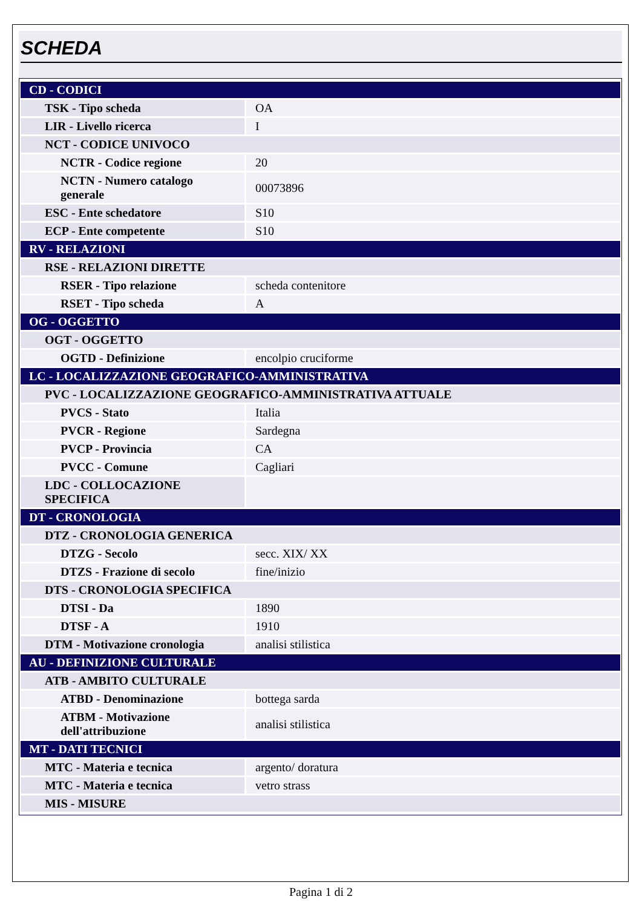SCHEDA
| CD - CODICI | |
| TSK - Tipo scheda | OA |
| LIR - Livello ricerca | I |
| NCT - CODICE UNIVOCO | |
| NCTR - Codice regione | 20 |
| NCTN - Numero catalogo generale | 00073896 |
| ESC - Ente schedatore | S10 |
| ECP - Ente competente | S10 |
| RV - RELAZIONI | |
| RSE - RELAZIONI DIRETTE | |
| RSER - Tipo relazione | scheda contenitore |
| RSET - Tipo scheda | A |
| OG - OGGETTO | |
| OGT - OGGETTO | |
| OGTD - Definizione | encolpio cruciforme |
| LC - LOCALIZZAZIONE GEOGRAFICO-AMMINISTRATIVA | |
| PVC - LOCALIZZAZIONE GEOGRAFICO-AMMINISTRATIVA ATTUALE | |
| PVCS - Stato | Italia |
| PVCR - Regione | Sardegna |
| PVCP - Provincia | CA |
| PVCC - Comune | Cagliari |
| LDC - COLLOCAZIONE SPECIFICA | |
| DT - CRONOLOGIA | |
| DTZ - CRONOLOGIA GENERICA | |
| DTZG - Secolo | secc. XIX/ XX |
| DTZS - Frazione di secolo | fine/inizio |
| DTS - CRONOLOGIA SPECIFICA | |
| DTSI - Da | 1890 |
| DTSF - A | 1910 |
| DTM - Motivazione cronologia | analisi stilistica |
| AU - DEFINIZIONE CULTURALE | |
| ATB - AMBITO CULTURALE | |
| ATBD - Denominazione | bottega sarda |
| ATBM - Motivazione dell'attribuzione | analisi stilistica |
| MT - DATI TECNICI | |
| MTC - Materia e tecnica | argento/ doratura |
| MTC - Materia e tecnica | vetro strass |
| MIS - MISURE | |
Pagina 1 di 2